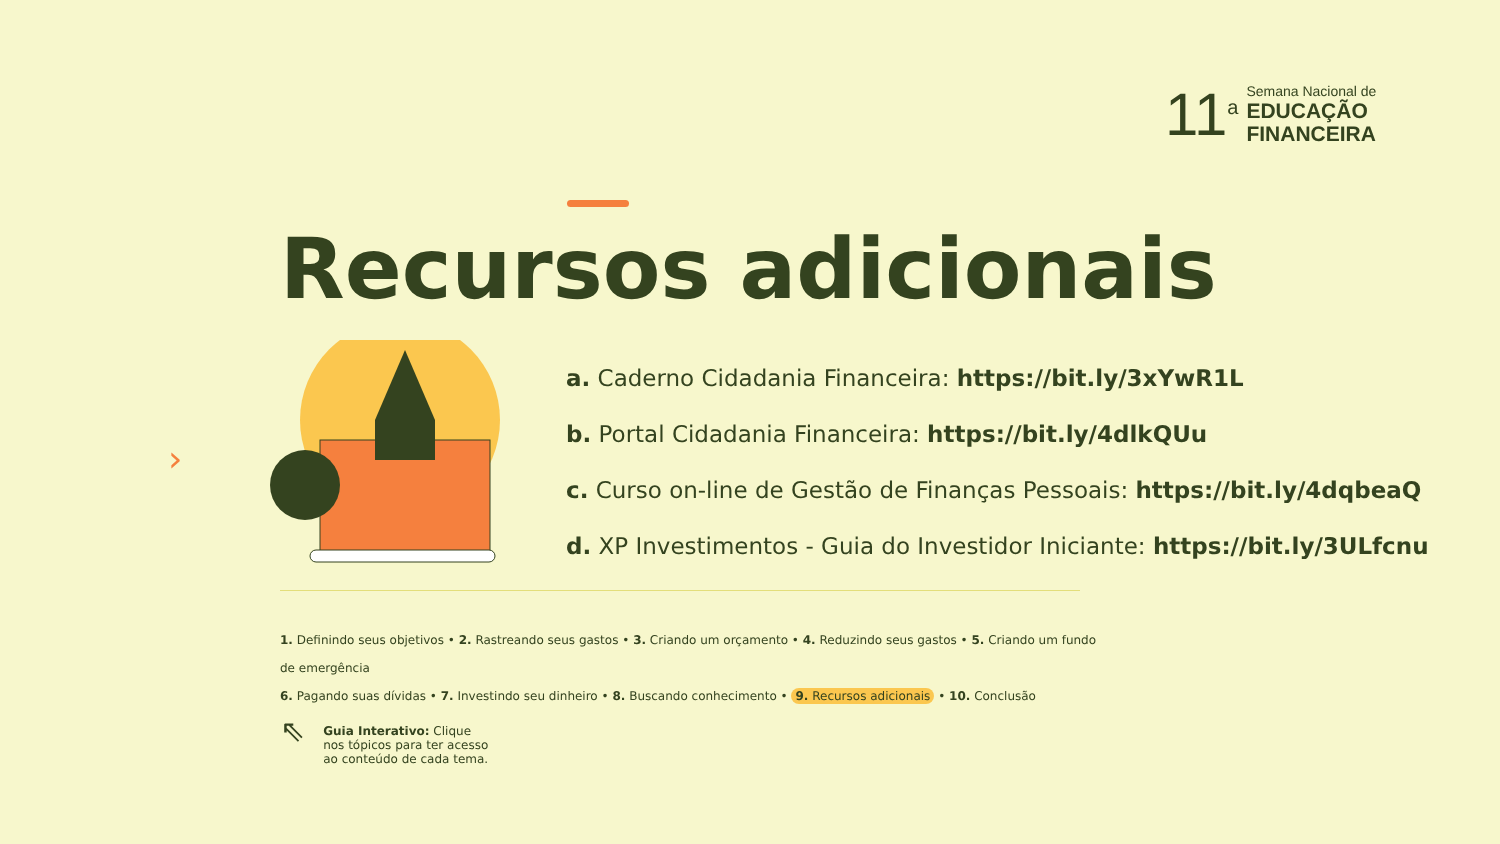11<sup>a</sup> Semana Nacional de
EDUCAÇÃO
FINANCEIRA
Recursos adicionais
›
a. Caderno Cidadania Financeira: https://bit.ly/3xYwR1L
b. Portal Cidadania Financeira: https://bit.ly/4dlkQUu
c. Curso on-line de Gestão de Finanças Pessoais: https://bit.ly/4dqbeaQ
d. XP Investimentos - Guia do Investidor Iniciante: https://bit.ly/3ULfcnu
1. Definindo seus objetivos • 2. Rastreando seus gastos • 3. Criando um orçamento • 4. Reduzindo seus gastos • 5. Criando um fundo de emergência
6. Pagando suas dívidas • 7. Investindo seu dinheiro • 8. Buscando conhecimento • 9. Recursos adicionais • 10. Conclusão
⇖
Guia Interativo: Clique
nos tópicos para ter acesso
ao conteúdo de cada tema.